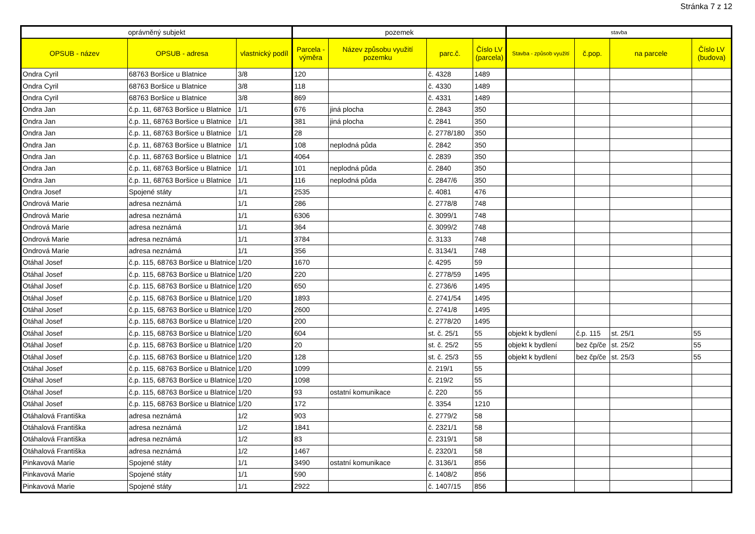Stránka 7 z 12
| oprávněný subjekt | | | pozemek | | | | stavba | | | |
| --- | --- | --- | --- | --- | --- | --- | --- | --- | --- | --- |
| OPSUB - název | OPSUB - adresa | vlastnický podíl | Parcela - výměra | Název způsobu využití pozemku | parc.č. | Číslo LV (parcela) | Stavba - způsob využití | č.pop. | na parcele | Číslo LV (budova) |
| Ondra Cyril | 68763 Boršice u Blatnice | 3/8 | 120 | | č. 4328 | 1489 | | | | |
| Ondra Cyril | 68763 Boršice u Blatnice | 3/8 | 118 | | č. 4330 | 1489 | | | | |
| Ondra Cyril | 68763 Boršice u Blatnice | 3/8 | 869 | | č. 4331 | 1489 | | | | |
| Ondra Jan | č.p. 11, 68763 Boršice u Blatnice | 1/1 | 676 | jiná plocha | č. 2843 | 350 | | | | |
| Ondra Jan | č.p. 11, 68763 Boršice u Blatnice | 1/1 | 381 | jiná plocha | č. 2841 | 350 | | | | |
| Ondra Jan | č.p. 11, 68763 Boršice u Blatnice | 1/1 | 28 | | č. 2778/180 | 350 | | | | |
| Ondra Jan | č.p. 11, 68763 Boršice u Blatnice | 1/1 | 108 | neplodná půda | č. 2842 | 350 | | | | |
| Ondra Jan | č.p. 11, 68763 Boršice u Blatnice | 1/1 | 4064 | | č. 2839 | 350 | | | | |
| Ondra Jan | č.p. 11, 68763 Boršice u Blatnice | 1/1 | 101 | neplodná půda | č. 2840 | 350 | | | | |
| Ondra Jan | č.p. 11, 68763 Boršice u Blatnice | 1/1 | 116 | neplodná půda | č. 2847/6 | 350 | | | | |
| Ondra Josef | Spojené státy | 1/1 | 2535 | | č. 4081 | 476 | | | | |
| Ondrová Marie | adresa neznámá | 1/1 | 286 | | č. 2778/8 | 748 | | | | |
| Ondrová Marie | adresa neznámá | 1/1 | 6306 | | č. 3099/1 | 748 | | | | |
| Ondrová Marie | adresa neznámá | 1/1 | 364 | | č. 3099/2 | 748 | | | | |
| Ondrová Marie | adresa neznámá | 1/1 | 3784 | | č. 3133 | 748 | | | | |
| Ondrová Marie | adresa neznámá | 1/1 | 356 | | č. 3134/1 | 748 | | | | |
| Otáhal Josef | č.p. 115, 68763 Boršice u Blatnice | 1/20 | 1670 | | č. 4295 | 59 | | | | |
| Otáhal Josef | č.p. 115, 68763 Boršice u Blatnice | 1/20 | 220 | | č. 2778/59 | 1495 | | | | |
| Otáhal Josef | č.p. 115, 68763 Boršice u Blatnice | 1/20 | 650 | | č. 2736/6 | 1495 | | | | |
| Otáhal Josef | č.p. 115, 68763 Boršice u Blatnice | 1/20 | 1893 | | č. 2741/54 | 1495 | | | | |
| Otáhal Josef | č.p. 115, 68763 Boršice u Blatnice | 1/20 | 2600 | | č. 2741/8 | 1495 | | | | |
| Otáhal Josef | č.p. 115, 68763 Boršice u Blatnice | 1/20 | 200 | | č. 2778/20 | 1495 | | | | |
| Otáhal Josef | č.p. 115, 68763 Boršice u Blatnice | 1/20 | 604 | | st. č. 25/1 | 55 | objekt k bydlení | č.p. 115 | st. 25/1 | 55 |
| Otáhal Josef | č.p. 115, 68763 Boršice u Blatnice | 1/20 | 20 | | st. č. 25/2 | 55 | objekt k bydlení | bez čp/če | st. 25/2 | 55 |
| Otáhal Josef | č.p. 115, 68763 Boršice u Blatnice | 1/20 | 128 | | st. č. 25/3 | 55 | objekt k bydlení | bez čp/če | st. 25/3 | 55 |
| Otáhal Josef | č.p. 115, 68763 Boršice u Blatnice | 1/20 | 1099 | | č. 219/1 | 55 | | | | |
| Otáhal Josef | č.p. 115, 68763 Boršice u Blatnice | 1/20 | 1098 | | č. 219/2 | 55 | | | | |
| Otáhal Josef | č.p. 115, 68763 Boršice u Blatnice | 1/20 | 93 | ostatní komunikace | č. 220 | 55 | | | | |
| Otáhal Josef | č.p. 115, 68763 Boršice u Blatnice | 1/20 | 172 | | č. 3354 | 1210 | | | | |
| Otáhalová Františka | adresa neznámá | 1/2 | 903 | | č. 2779/2 | 58 | | | | |
| Otáhalová Františka | adresa neznámá | 1/2 | 1841 | | č. 2321/1 | 58 | | | | |
| Otáhalová Františka | adresa neznámá | 1/2 | 83 | | č. 2319/1 | 58 | | | | |
| Otáhalová Františka | adresa neznámá | 1/2 | 1467 | | č. 2320/1 | 58 | | | | |
| Pinkavová Marie | Spojené státy | 1/1 | 3490 | ostatní komunikace | č. 3136/1 | 856 | | | | |
| Pinkavová Marie | Spojené státy | 1/1 | 590 | | č. 1408/2 | 856 | | | | |
| Pinkavová Marie | Spojené státy | 1/1 | 2922 | | č. 1407/15 | 856 | | | | |